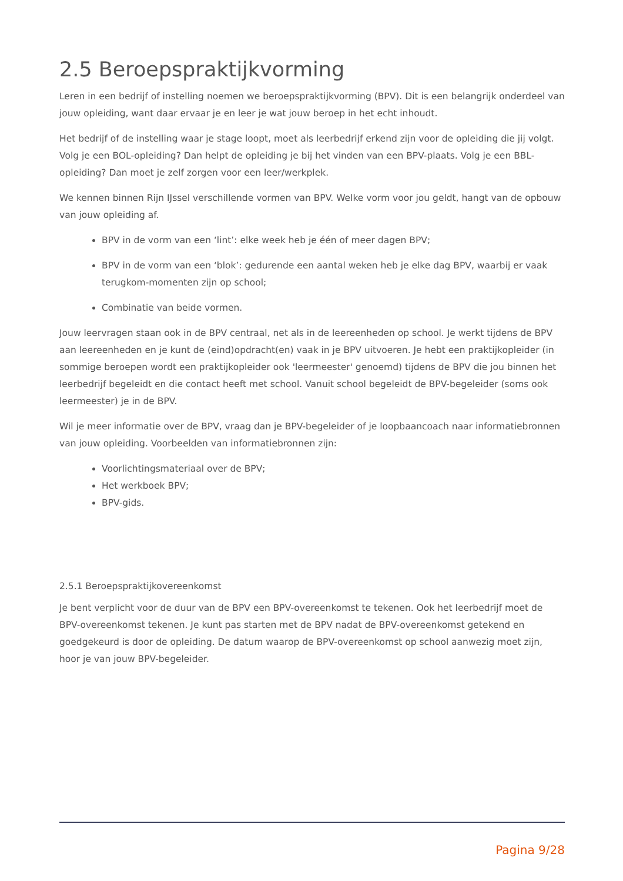2.5 Beroepspraktijkvorming
Leren in een bedrijf of instelling noemen we beroepspraktijkvorming (BPV). Dit is een belangrijk onderdeel van jouw opleiding, want daar ervaar je en leer je wat jouw beroep in het echt inhoudt.
Het bedrijf of de instelling waar je stage loopt, moet als leerbedrijf erkend zijn voor de opleiding die jij volgt. Volg je een BOL-opleiding? Dan helpt de opleiding je bij het vinden van een BPV-plaats. Volg je een BBL-opleiding? Dan moet je zelf zorgen voor een leer/werkplek.
We kennen binnen Rijn IJssel verschillende vormen van BPV. Welke vorm voor jou geldt, hangt van de opbouw van jouw opleiding af.
BPV in de vorm van een ‘lint’: elke week heb je één of meer dagen BPV;
BPV in de vorm van een ‘blok’: gedurende een aantal weken heb je elke dag BPV, waarbij er vaak terugkom-momenten zijn op school;
Combinatie van beide vormen.
Jouw leervragen staan ook in de BPV centraal, net als in de leereenheden op school. Je werkt tijdens de BPV aan leereenheden en je kunt de (eind)opdracht(en) vaak in je BPV uitvoeren. Je hebt een praktijkopleider (in sommige beroepen wordt een praktijkopleider ook 'leermeester' genoemd) tijdens de BPV die jou binnen het leerbedrijf begeleidt en die contact heeft met school. Vanuit school begeleidt de BPV-begeleider (soms ook leermeester) je in de BPV.
Wil je meer informatie over de BPV, vraag dan je BPV-begeleider of je loopbaancoach naar informatiebronnen van jouw opleiding. Voorbeelden van informatiebronnen zijn:
Voorlichtingsmateriaal over de BPV;
Het werkboek BPV;
BPV-gids.
2.5.1 Beroepspraktijkovereenkomst
Je bent verplicht voor de duur van de BPV een BPV-overeenkomst te tekenen. Ook het leerbedrijf moet de BPV-overeenkomst tekenen. Je kunt pas starten met de BPV nadat de BPV-overeenkomst getekend en goedgekeurd is door de opleiding. De datum waarop de BPV-overeenkomst op school aanwezig moet zijn, hoor je van jouw BPV-begeleider.
Pagina 9/28